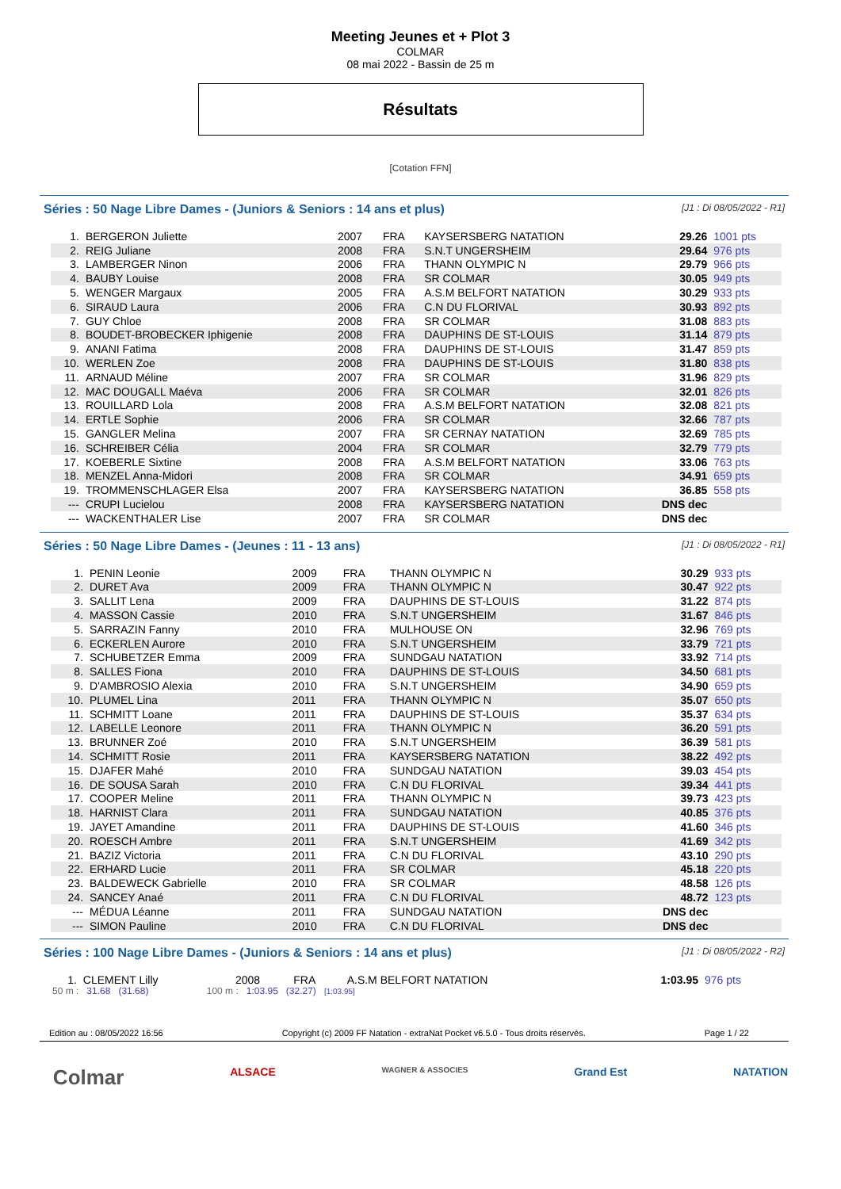Meeting Jeunes et + Plot 3
COLMAR
08 mai 2022 - Bassin de 25 m
Résultats
[Cotation FFN]
Séries : 50 Nage Libre Dames - (Juniors & Seniors : 14 ans et plus) [J1 : Di 08/05/2022 - R1]
| 1. | BERGERON Juliette | 2007 | FRA | KAYSERSBERG NATATION | 29.26 | 1001 pts |
| 2. | REIG Juliane | 2008 | FRA | S.N.T UNGERSHEIM | 29.64 | 976 pts |
| 3. | LAMBERGER Ninon | 2006 | FRA | THANN OLYMPIC N | 29.79 | 966 pts |
| 4. | BAUBY Louise | 2008 | FRA | SR COLMAR | 30.05 | 949 pts |
| 5. | WENGER Margaux | 2005 | FRA | A.S.M BELFORT NATATION | 30.29 | 933 pts |
| 6. | SIRAUD Laura | 2006 | FRA | C.N DU FLORIVAL | 30.93 | 892 pts |
| 7. | GUY Chloe | 2008 | FRA | SR COLMAR | 31.08 | 883 pts |
| 8. | BOUDET-BROBECKER Iphigenie | 2008 | FRA | DAUPHINS DE ST-LOUIS | 31.14 | 879 pts |
| 9. | ANANI Fatima | 2008 | FRA | DAUPHINS DE ST-LOUIS | 31.47 | 859 pts |
| 10. | WERLEN Zoe | 2008 | FRA | DAUPHINS DE ST-LOUIS | 31.80 | 838 pts |
| 11. | ARNAUD Méline | 2007 | FRA | SR COLMAR | 31.96 | 829 pts |
| 12. | MAC DOUGALL Maéva | 2006 | FRA | SR COLMAR | 32.01 | 826 pts |
| 13. | ROUILLARD Lola | 2008 | FRA | A.S.M BELFORT NATATION | 32.08 | 821 pts |
| 14. | ERTLE Sophie | 2006 | FRA | SR COLMAR | 32.66 | 787 pts |
| 15. | GANGLER Melina | 2007 | FRA | SR CERNAY NATATION | 32.69 | 785 pts |
| 16. | SCHREIBER Célia | 2004 | FRA | SR COLMAR | 32.79 | 779 pts |
| 17. | KOEBERLE Sixtine | 2008 | FRA | A.S.M BELFORT NATATION | 33.06 | 763 pts |
| 18. | MENZEL Anna-Midori | 2008 | FRA | SR COLMAR | 34.91 | 659 pts |
| 19. | TROMMENSCHLAGER Elsa | 2007 | FRA | KAYSERSBERG NATATION | 36.85 | 558 pts |
| --- | CRUPI Lucielou | 2008 | FRA | KAYSERSBERG NATATION | DNS dec | |
| --- | WACKENTHALER Lise | 2007 | FRA | SR COLMAR | DNS dec | |
Séries : 50 Nage Libre Dames - (Jeunes : 11 - 13 ans) [J1 : Di 08/05/2022 - R1]
| 1. | PENIN Leonie | 2009 | FRA | THANN OLYMPIC N | 30.29 | 933 pts |
| 2. | DURET Ava | 2009 | FRA | THANN OLYMPIC N | 30.47 | 922 pts |
| 3. | SALLIT Lena | 2009 | FRA | DAUPHINS DE ST-LOUIS | 31.22 | 874 pts |
| 4. | MASSON Cassie | 2010 | FRA | S.N.T UNGERSHEIM | 31.67 | 846 pts |
| 5. | SARRAZIN Fanny | 2010 | FRA | MULHOUSE ON | 32.96 | 769 pts |
| 6. | ECKERLEN Aurore | 2010 | FRA | S.N.T UNGERSHEIM | 33.79 | 721 pts |
| 7. | SCHUBETZER Emma | 2009 | FRA | SUNDGAU NATATION | 33.92 | 714 pts |
| 8. | SALLES Fiona | 2010 | FRA | DAUPHINS DE ST-LOUIS | 34.50 | 681 pts |
| 9. | D'AMBROSIO Alexia | 2010 | FRA | S.N.T UNGERSHEIM | 34.90 | 659 pts |
| 10. | PLUMEL Lina | 2011 | FRA | THANN OLYMPIC N | 35.07 | 650 pts |
| 11. | SCHMITT Loane | 2011 | FRA | DAUPHINS DE ST-LOUIS | 35.37 | 634 pts |
| 12. | LABELLE Leonore | 2011 | FRA | THANN OLYMPIC N | 36.20 | 591 pts |
| 13. | BRUNNER Zoé | 2010 | FRA | S.N.T UNGERSHEIM | 36.39 | 581 pts |
| 14. | SCHMITT Rosie | 2011 | FRA | KAYSERSBERG NATATION | 38.22 | 492 pts |
| 15. | DJAFER Mahé | 2010 | FRA | SUNDGAU NATATION | 39.03 | 454 pts |
| 16. | DE SOUSA Sarah | 2010 | FRA | C.N DU FLORIVAL | 39.34 | 441 pts |
| 17. | COOPER Meline | 2011 | FRA | THANN OLYMPIC N | 39.73 | 423 pts |
| 18. | HARNIST Clara | 2011 | FRA | SUNDGAU NATATION | 40.85 | 376 pts |
| 19. | JAYET Amandine | 2011 | FRA | DAUPHINS DE ST-LOUIS | 41.60 | 346 pts |
| 20. | ROESCH Ambre | 2011 | FRA | S.N.T UNGERSHEIM | 41.69 | 342 pts |
| 21. | BAZIZ Victoria | 2011 | FRA | C.N DU FLORIVAL | 43.10 | 290 pts |
| 22. | ERHARD Lucie | 2011 | FRA | SR COLMAR | 45.18 | 220 pts |
| 23. | BALDEWECK Gabrielle | 2010 | FRA | SR COLMAR | 48.58 | 126 pts |
| 24. | SANCEY Anaé | 2011 | FRA | C.N DU FLORIVAL | 48.72 | 123 pts |
| --- | MÉDUA Léanne | 2011 | FRA | SUNDGAU NATATION | DNS dec | |
| --- | SIMON Pauline | 2010 | FRA | C.N DU FLORIVAL | DNS dec | |
Séries : 100 Nage Libre Dames - (Juniors & Seniors : 14 ans et plus) [J1 : Di 08/05/2022 - R2]
| 1. | CLEMENT Lilly | 2008 | FRA | A.S.M BELFORT NATATION | 1:03.95 | 976 pts |
50 m : 31.68 (31.68) 100 m : 1:03.95 (32.27) [1:03.95]
Edition au : 08/05/2022 16:56 Copyright (c) 2009 FF Natation - extraNat Pocket v6.5.0 - Tous droits réservés. Page 1 / 22
Colmar ALSACE WAGNER & ASSOCIES Grand Est NATATION